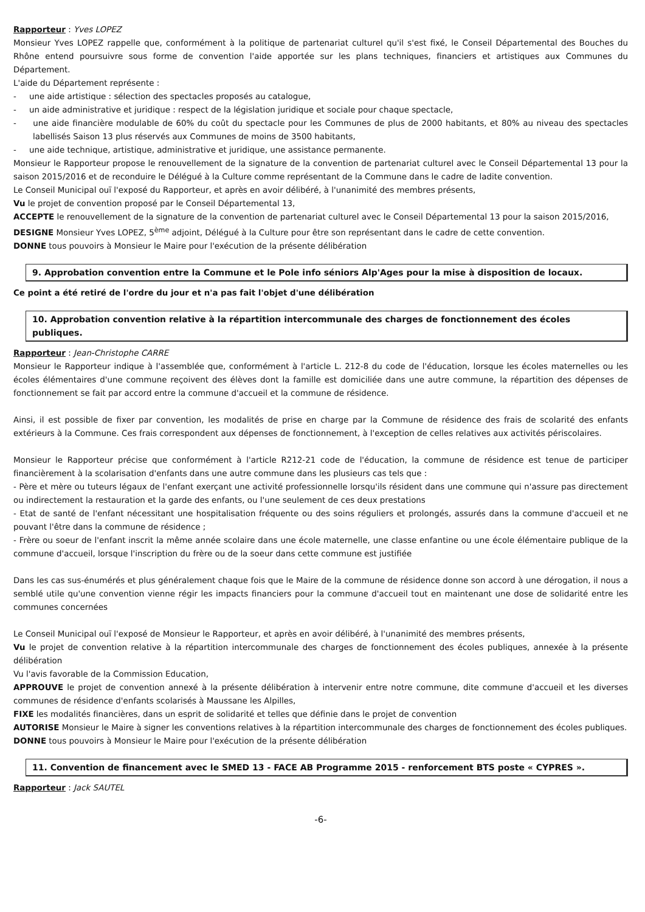Rapporteur : Yves LOPEZ
Monsieur Yves LOPEZ rappelle que, conformément à la politique de partenariat culturel qu'il s'est fixé, le Conseil Départemental des Bouches du Rhône entend poursuivre sous forme de convention l'aide apportée sur les plans techniques, financiers et artistiques aux Communes du Département.
L'aide du Département représente :
- une aide artistique : sélection des spectacles proposés au catalogue,
- un aide administrative et juridique : respect de la législation juridique et sociale pour chaque spectacle,
- une aide financière modulable de 60% du coût du spectacle pour les Communes de plus de 2000 habitants, et 80% au niveau des spectacles labellisés Saison 13 plus réservés aux Communes de moins de 3500 habitants,
- une aide technique, artistique, administrative et juridique, une assistance permanente.
Monsieur le Rapporteur propose le renouvellement de la signature de la convention de partenariat culturel avec le Conseil Départemental 13 pour la saison 2015/2016 et de reconduire le Délégué à la Culture comme représentant de la Commune dans le cadre de ladite convention.
Le Conseil Municipal ouï l'exposé du Rapporteur, et après en avoir délibéré, à l'unanimité des membres présents,
Vu le projet de convention proposé par le Conseil Départemental 13,
ACCEPTE le renouvellement de la signature de la convention de partenariat culturel avec le Conseil Départemental 13 pour la saison 2015/2016,
DESIGNE Monsieur Yves LOPEZ, 5<sup>ème</sup> adjoint, Délégué à la Culture pour être son représentant dans le cadre de cette convention.
DONNE tous pouvoirs à Monsieur le Maire pour l'exécution de la présente délibération
9. Approbation convention entre la Commune et le Pole info séniors Alp'Ages pour la mise à disposition de locaux.
Ce point a été retiré de l'ordre du jour et n'a pas fait l'objet d'une délibération
10. Approbation convention relative à la répartition intercommunale des charges de fonctionnement des écoles publiques.
Rapporteur : Jean-Christophe CARRE
Monsieur le Rapporteur indique à l'assemblée que, conformément à l'article L. 212-8 du code de l'éducation, lorsque les écoles maternelles ou les écoles élémentaires d'une commune reçoivent des élèves dont la famille est domiciliée dans une autre commune, la répartition des dépenses de fonctionnement se fait par accord entre la commune d'accueil et la commune de résidence.
Ainsi, il est possible de fixer par convention, les modalités de prise en charge par la Commune de résidence des frais de scolarité des enfants extérieurs à la Commune. Ces frais correspondent aux dépenses de fonctionnement, à l'exception de celles relatives aux activités périscolaires.
Monsieur le Rapporteur précise que conformément à l'article R212-21 code de l'éducation, la commune de résidence est tenue de participer financièrement à la scolarisation d'enfants dans une autre commune dans les plusieurs cas tels que :
- Père et mère ou tuteurs légaux de l'enfant exerçant une activité professionnelle lorsqu'ils résident dans une commune qui n'assure pas directement ou indirectement la restauration et la garde des enfants, ou l'une seulement de ces deux prestations
- Etat de santé de l'enfant nécessitant une hospitalisation fréquente ou des soins réguliers et prolongés, assurés dans la commune d'accueil et ne pouvant l'être dans la commune de résidence ;
- Frère ou soeur de l'enfant inscrit la même année scolaire dans une école maternelle, une classe enfantine ou une école élémentaire publique de la commune d'accueil, lorsque l'inscription du frère ou de la soeur dans cette commune est justifiée
Dans les cas sus-énumérés et plus généralement chaque fois que le Maire de la commune de résidence donne son accord à une dérogation, il nous a semblé utile qu'une convention vienne régir les impacts financiers pour la commune d'accueil tout en maintenant une dose de solidarité entre les communes concernées
Le Conseil Municipal ouï l'exposé de Monsieur le Rapporteur, et après en avoir délibéré, à l'unanimité des membres présents,
Vu le projet de convention relative à la répartition intercommunale des charges de fonctionnement des écoles publiques, annexée à la présente délibération
Vu l'avis favorable de la Commission Education,
APPROUVE le projet de convention annexé à la présente délibération à intervenir entre notre commune, dite commune d'accueil et les diverses communes de résidence d'enfants scolarisés à Maussane les Alpilles,
FIXE les modalités financières, dans un esprit de solidarité et telles que définie dans le projet de convention
AUTORISE Monsieur le Maire à signer les conventions relatives à la répartition intercommunale des charges de fonctionnement des écoles publiques.
DONNE tous pouvoirs à Monsieur le Maire pour l'exécution de la présente délibération
11. Convention de financement avec le SMED 13 - FACE AB Programme 2015 - renforcement BTS poste « CYPRES ».
Rapporteur : Jack SAUTEL
-6-